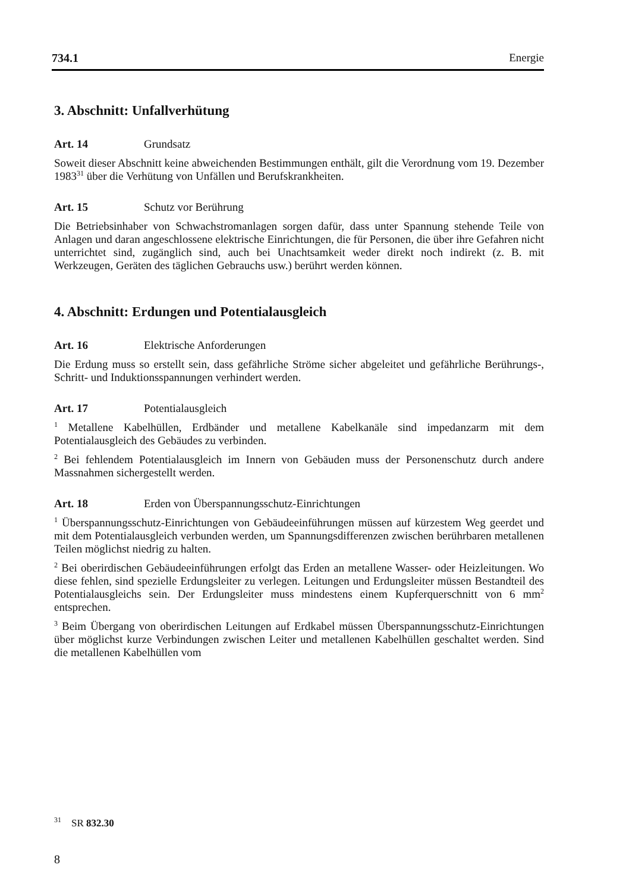734.1 Energie
3. Abschnitt: Unfallverhütung
Art. 14 Grundsatz
Soweit dieser Abschnitt keine abweichenden Bestimmungen enthält, gilt die Verordnung vom 19. Dezember 1983<sup>31</sup> über die Verhütung von Unfällen und Berufskrankheiten.
Art. 15 Schutz vor Berührung
Die Betriebsinhaber von Schwachstromanlagen sorgen dafür, dass unter Spannung stehende Teile von Anlagen und daran angeschlossene elektrische Einrichtungen, die für Personen, die über ihre Gefahren nicht unterrichtet sind, zugänglich sind, auch bei Unachtsamkeit weder direkt noch indirekt (z. B. mit Werkzeugen, Geräten des täglichen Gebrauchs usw.) berührt werden können.
4. Abschnitt: Erdungen und Potentialausgleich
Art. 16 Elektrische Anforderungen
Die Erdung muss so erstellt sein, dass gefährliche Ströme sicher abgeleitet und gefährliche Berührungs-, Schritt- und Induktionsspannungen verhindert werden.
Art. 17 Potentialausgleich
<sup>1</sup> Metallene Kabelhüllen, Erdbänder und metallene Kabelkanäle sind impedanzarm mit dem Potentialausgleich des Gebäudes zu verbinden.
<sup>2</sup> Bei fehlendem Potentialausgleich im Innern von Gebäuden muss der Personenschutz durch andere Massnahmen sichergestellt werden.
Art. 18 Erden von Überspannungsschutz-Einrichtungen
<sup>1</sup> Überspannungsschutz-Einrichtungen von Gebäudeeinführungen müssen auf kürzestem Weg geerdet und mit dem Potentialausgleich verbunden werden, um Spannungsdifferenzen zwischen berührbaren metallenen Teilen möglichst niedrig zu halten.
<sup>2</sup> Bei oberirdischen Gebäudeeinführungen erfolgt das Erden an metallene Wasser- oder Heizleitungen. Wo diese fehlen, sind spezielle Erdungsleiter zu verlegen. Leitungen und Erdungsleiter müssen Bestandteil des Potentialausgleichs sein. Der Erdungsleiter muss mindestens einem Kupferquerschnitt von 6 mm<sup>2</sup> entsprechen.
<sup>3</sup> Beim Übergang von oberirdischen Leitungen auf Erdkabel müssen Überspannungsschutz-Einrichtungen über möglichst kurze Verbindungen zwischen Leiter und metallenen Kabelhüllen geschaltet werden. Sind die metallenen Kabelhüllen vom
<sup>31</sup> SR 832.30
8